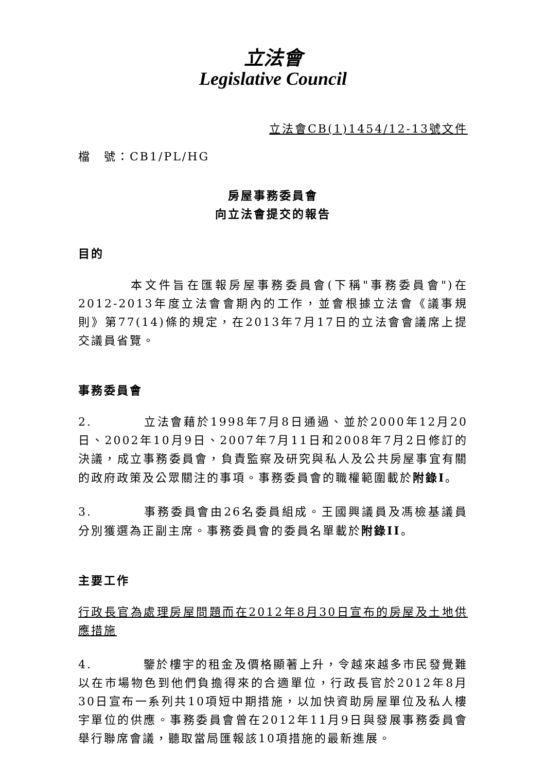立法會
Legislative Council
立法會CB(1)1454/12-13號文件
檔　號：CB1/PL/HG
房屋事務委員會
向立法會提交的報告
目的
本文件旨在匯報房屋事務委員會(下稱"事務委員會")在2012-2013年度立法會會期內的工作，並會根據立法會《議事規則》第77(14)條的規定，在2013年7月17日的立法會會議席上提交議員省覽。
事務委員會
2. 立法會藉於1998年7月8日通過、並於2000年12月20日、2002年10月9日、2007年7月11日和2008年7月2日修訂的決議，成立事務委員會，負責監察及研究與私人及公共房屋事宜有關的政府政策及公眾關注的事項。事務委員會的職權範圍載於附錄I。
3. 事務委員會由26名委員組成。王國興議員及馮檢基議員分別獲選為正副主席。事務委員會的委員名單載於附錄II。
主要工作
行政長官為處理房屋問題而在2012年8月30日宣布的房屋及土地供應措施
4. 鑒於樓宇的租金及價格顯著上升，令越來越多市民發覺難以在市場物色到他們負擔得來的合適單位，行政長官於2012年8月30日宣布一系列共10項短中期措施，以加快資助房屋單位及私人樓宇單位的供應。事務委員會曾在2012年11月9日與發展事務委員會舉行聯席會議，聽取當局匯報該10項措施的最新進展。